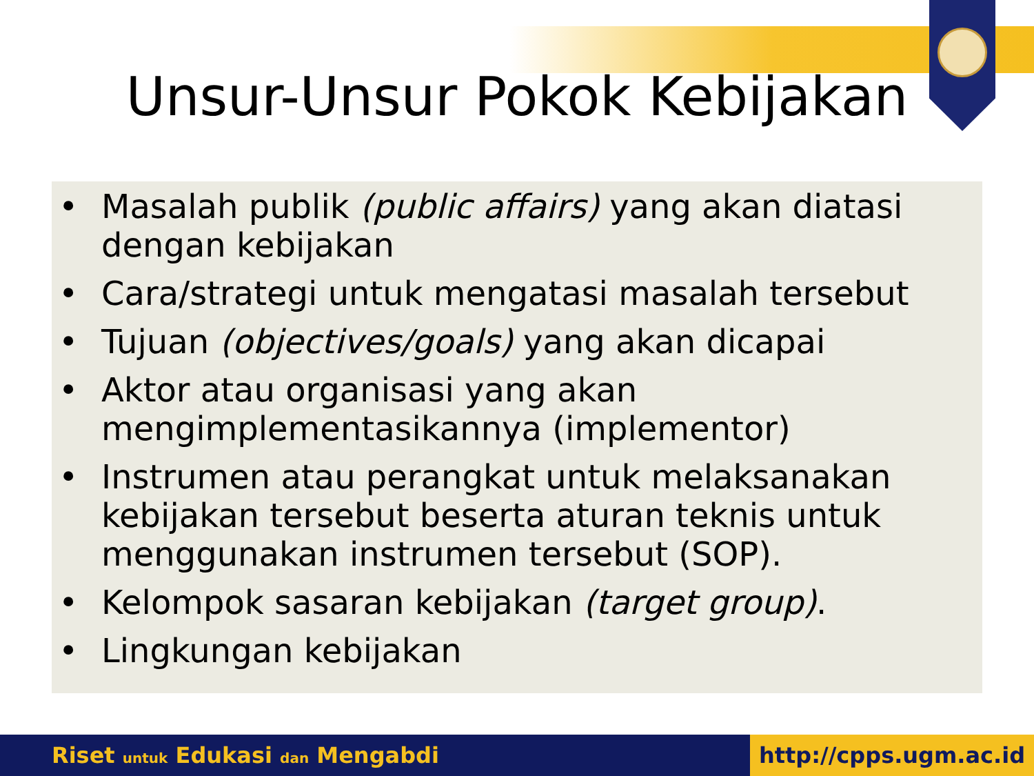Unsur-Unsur Pokok Kebijakan
• Masalah publik (public affairs) yang akan diatasi dengan kebijakan
• Cara/strategi untuk mengatasi masalah tersebut
• Tujuan (objectives/goals) yang akan dicapai
• Aktor atau organisasi yang akan mengimplementasikannya (implementor)
• Instrumen atau perangkat untuk melaksanakan kebijakan tersebut beserta aturan teknis untuk menggunakan instrumen tersebut (SOP).
• Kelompok sasaran kebijakan (target group).
• Lingkungan kebijakan
Riset untuk Edukasi dan Mengabdi http://cpps.ugm.ac.id